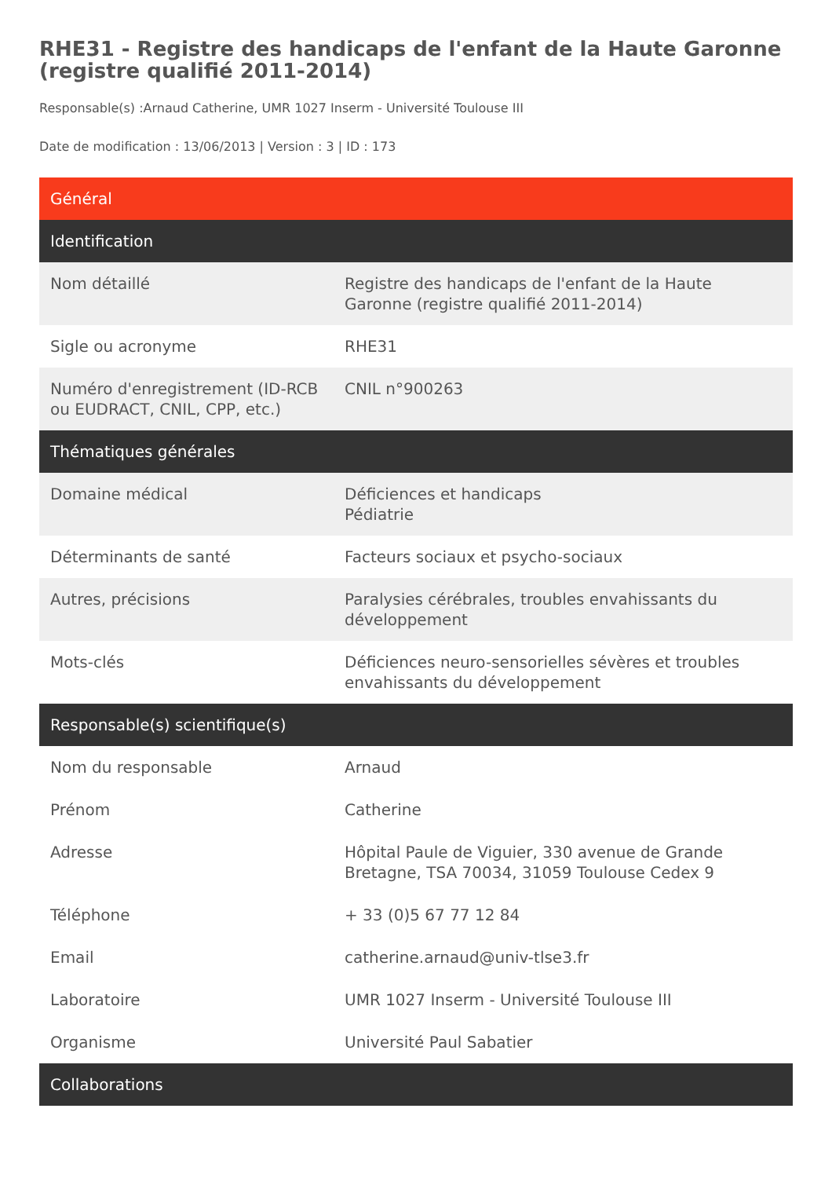RHE31 - Registre des handicaps de l'enfant de la Haute Garonne (registre qualifié 2011-2014)
Responsable(s) :Arnaud Catherine, UMR 1027 Inserm - Université Toulouse III
Date de modification : 13/06/2013 | Version : 3 | ID : 173
| Général | |
| --- | --- |
| Identification | |
| Nom détaillé | Registre des handicaps de l'enfant de la Haute Garonne (registre qualifié 2011-2014) |
| Sigle ou acronyme | RHE31 |
| Numéro d'enregistrement (ID-RCB ou EUDRACT, CNIL, CPP, etc.) | CNIL n°900263 |
| Thématiques générales | |
| Domaine médical | Déficiences et handicaps Pédiatrie |
| Déterminants de santé | Facteurs sociaux et psycho-sociaux |
| Autres, précisions | Paralysies cérébrales, troubles envahissants du développement |
| Mots-clés | Déficiences neuro-sensorielles sévères et troubles envahissants du développement |
| Responsable(s) scientifique(s) | |
| Nom du responsable | Arnaud |
| Prénom | Catherine |
| Adresse | Hôpital Paule de Viguier, 330 avenue de Grande Bretagne, TSA 70034, 31059 Toulouse Cedex 9 |
| Téléphone | + 33 (0)5 67 77 12 84 |
| Email | catherine.arnaud@univ-tlse3.fr |
| Laboratoire | UMR 1027 Inserm - Université Toulouse III |
| Organisme | Université Paul Sabatier |
| Collaborations | |